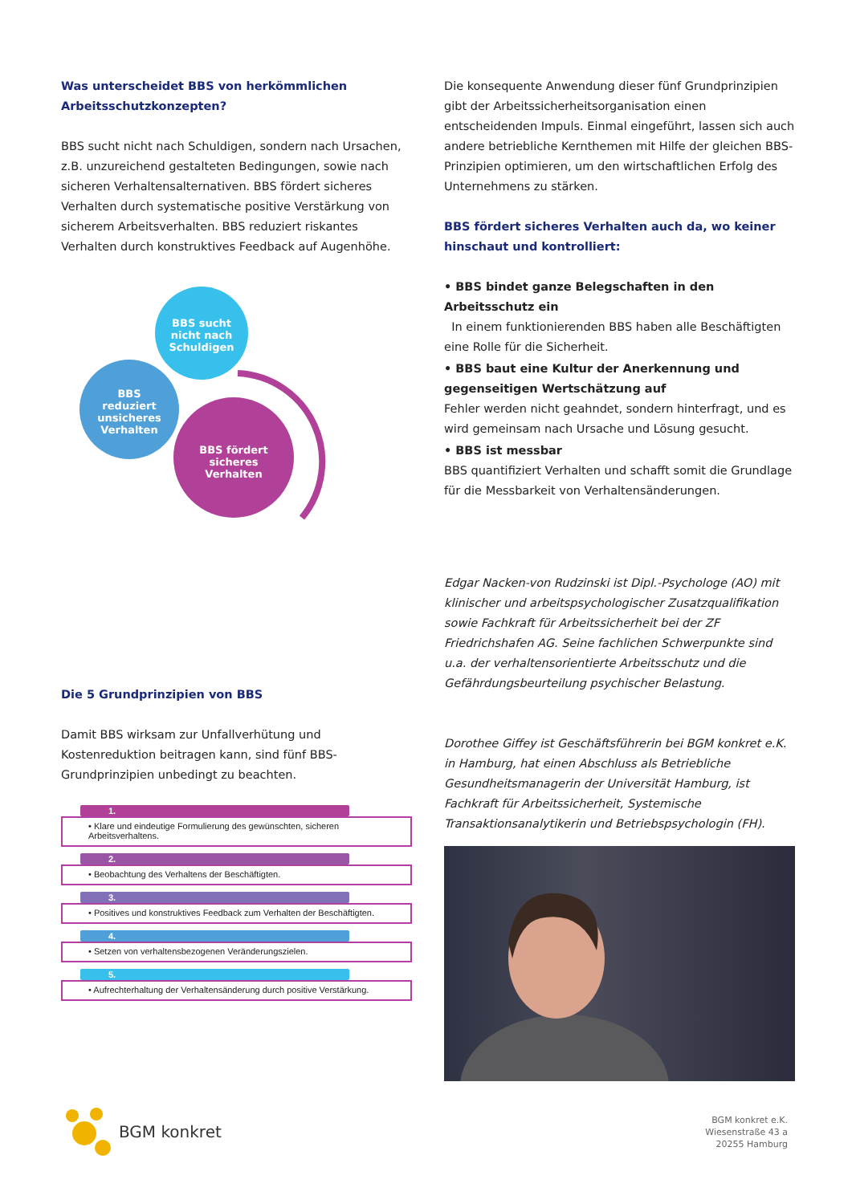Was unterscheidet BBS von herkömmlichen Arbeitsschutzkonzepten?
BBS sucht nicht nach Schuldigen, sondern nach Ursachen, z.B. unzureichend gestalteten Bedingungen, sowie nach sicheren Verhaltensalternativen. BBS fördert sicheres Verhalten durch systematische positive Verstärkung von sicherem Arbeitsverhalten. BBS reduziert riskantes Verhalten durch konstruktives Feedback auf Augenhöhe.
BBS sucht
nicht nach
Schuldigen
BBS
reduziert
unsicheres
Verhalten
BBS fördert
sicheres
Verhalten
Die 5 Grundprinzipien von BBS
Damit BBS wirksam zur Unfallverhütung und Kostenreduktion beitragen kann, sind fünf BBS-Grundprinzipien unbedingt zu beachten.
1.
• Klare und eindeutige Formulierung des gewünschten, sicheren Arbeitsverhaltens.
2.
• Beobachtung des Verhaltens der Beschäftigten.
3.
• Positives und konstruktives Feedback zum Verhalten der Beschäftigten.
4.
• Setzen von verhaltensbezogenen Veränderungszielen.
5.
• Aufrechterhaltung der Verhaltensänderung durch positive Verstärkung.
Die konsequente Anwendung dieser fünf Grundprinzipien gibt der Arbeitssicherheitsorganisation einen entscheidenden Impuls. Einmal eingeführt, lassen sich auch andere betriebliche Kernthemen mit Hilfe der gleichen BBS-Prinzipien optimieren, um den wirtschaftlichen Erfolg des Unternehmens zu stärken.
BBS fördert sicheres Verhalten auch da, wo keiner hinschaut und kontrolliert:
• BBS bindet ganze Belegschaften in den Arbeitsschutz ein
In einem funktionierenden BBS haben alle Beschäftigten eine Rolle für die Sicherheit.
• BBS baut eine Kultur der Anerkennung und gegenseitigen Wertschätzung auf
Fehler werden nicht geahndet, sondern hinterfragt, und es wird gemeinsam nach Ursache und Lösung gesucht.
• BBS ist messbar
BBS quantifiziert Verhalten und schafft somit die Grundlage für die Messbarkeit von Verhaltensänderungen.
Edgar Nacken-von Rudzinski ist Dipl.-Psychologe (AO) mit klinischer und arbeitspsychologischer Zusatzqualifikation sowie Fachkraft für Arbeitssicherheit bei der ZF Friedrichshafen AG. Seine fachlichen Schwerpunkte sind u.a. der verhaltensorientierte Arbeitsschutz und die Gefährdungsbeurteilung psychischer Belastung.
Dorothee Giffey ist Geschäftsführerin bei BGM konkret e.K. in Hamburg, hat einen Abschluss als Betriebliche Gesundheitsmanagerin der Universität Hamburg, ist Fachkraft für Arbeitssicherheit, Systemische Transaktionsanalytikerin und Betriebspsychologin (FH).
BGM konkret
BGM konkret e.K.
Wiesenstraße 43 a
20255 Hamburg